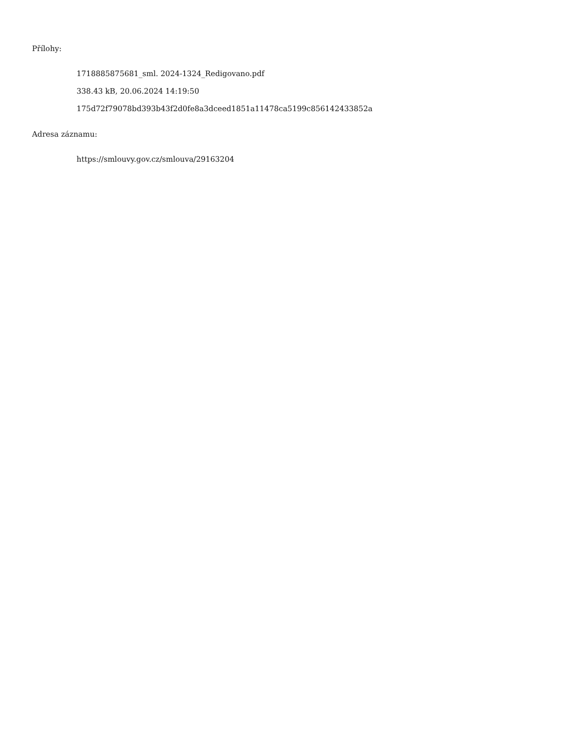Přílohy:
1718885875681_sml. 2024-1324_Redigovano.pdf
338.43 kB, 20.06.2024 14:19:50
175d72f79078bd393b43f2d0fe8a3dceed1851a11478ca5199c856142433852a
Adresa záznamu:
https://smlouvy.gov.cz/smlouva/29163204